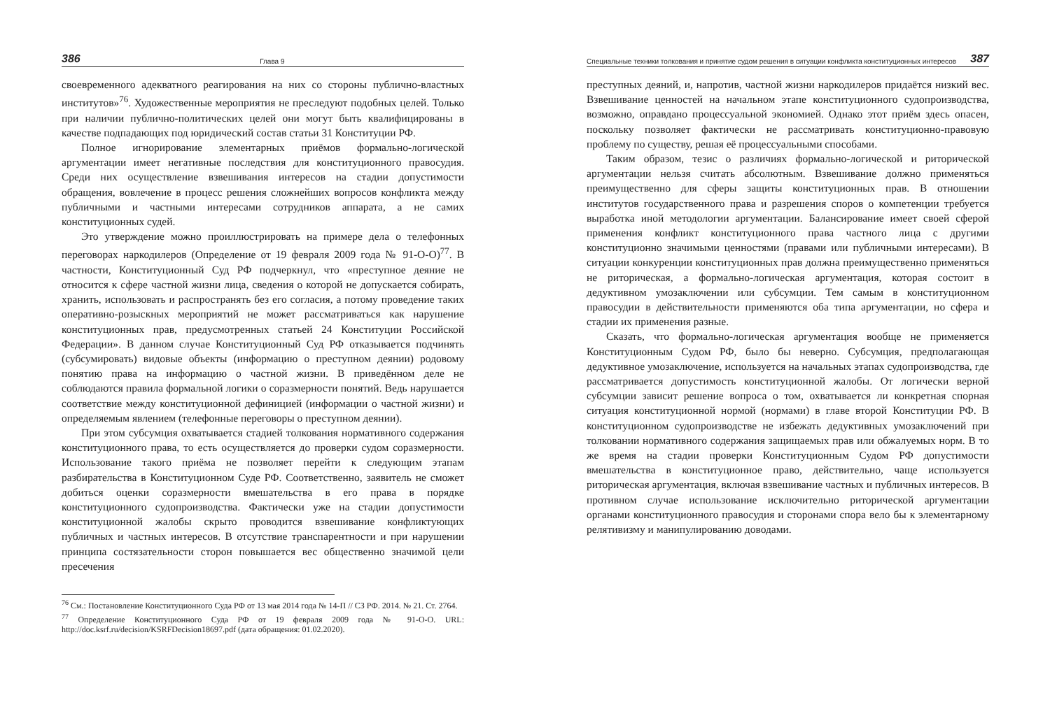386 Глава 9
своевременного адекватного реагирования на них со стороны публично-властных институтов»<sup>76</sup>. Художественные мероприятия не преследуют подобных целей. Только при наличии публично-политических целей они могут быть квалифицированы в качестве подпадающих под юридический состав статьи 31 Конституции РФ.
Полное игнорирование элементарных приёмов формально-логической аргументации имеет негативные последствия для конституционного правосудия. Среди них осуществление взвешивания интересов на стадии допустимости обращения, вовлечение в процесс решения сложнейших вопросов конфликта между публичными и частными интересами сотрудников аппарата, а не самих конституционных судей.
Это утверждение можно проиллюстрировать на примере дела о телефонных переговорах наркодилеров (Определение от 19 февраля 2009 года № 91-О-О)<sup>77</sup>. В частности, Конституционный Суд РФ подчеркнул, что «преступное деяние не относится к сфере частной жизни лица, сведения о которой не допускается собирать, хранить, использовать и распространять без его согласия, а потому проведение таких оперативно-розыскных мероприятий не может рассматриваться как нарушение конституционных прав, предусмотренных статьей 24 Конституции Российской Федерации». В данном случае Конституционный Суд РФ отказывается подчинять (субсумировать) видовые объекты (информацию о преступном деянии) родовому понятию права на информацию о частной жизни. В приведённом деле не соблюдаются правила формальной логики о соразмерности понятий. Ведь нарушается соответствие между конституционной дефиницией (информации о частной жизни) и определяемым явлением (телефонные переговоры о преступном деянии).
При этом субсумция охватывается стадией толкования нормативного содержания конституционного права, то есть осуществляется до проверки судом соразмерности. Использование такого приёма не позволяет перейти к следующим этапам разбирательства в Конституционном Суде РФ. Соответственно, заявитель не сможет добиться оценки соразмерности вмешательства в его права в порядке конституционного судопроизводства. Фактически уже на стадии допустимости конституционной жалобы скрыто проводится взвешивание конфликтующих публичных и частных интересов. В отсутствие транспарентности и при нарушении принципа состязательности сторон повышается вес общественно значимой цели пресечения
<sup>76</sup> См.: Постановление Конституционного Суда РФ от 13 мая 2014 года № 14-П // СЗ РФ. 2014. № 21. Ст. 2764.
<sup>77</sup> Определение Конституционного Суда РФ от 19 февраля 2009 года № 91-О-О. URL: http://doc.ksrf.ru/decision/KSRFDecision18697.pdf (дата обращения: 01.02.2020).
Специальные техники толкования и принятие судом решения в ситуации конфликта конституционных интересов 387
преступных деяний, и, напротив, частной жизни наркодилеров придаётся низкий вес. Взвешивание ценностей на начальном этапе конституционного судопроизводства, возможно, оправдано процессуальной экономией. Однако этот приём здесь опасен, поскольку позволяет фактически не рассматривать конституционно-правовую проблему по существу, решая её процессуальными способами.
Таким образом, тезис о различиях формально-логической и риторической аргументации нельзя считать абсолютным. Взвешивание должно применяться преимущественно для сферы защиты конституционных прав. В отношении институтов государственного права и разрешения споров о компетенции требуется выработка иной методологии аргументации. Балансирование имеет своей сферой применения конфликт конституционного права частного лица с другими конституционно значимыми ценностями (правами или публичными интересами). В ситуации конкуренции конституционных прав должна преимущественно применяться не риторическая, а формально-логическая аргументация, которая состоит в дедуктивном умозаключении или субсумции. Тем самым в конституционном правосудии в действительности применяются оба типа аргументации, но сфера и стадии их применения разные.
Сказать, что формально-логическая аргументация вообще не применяется Конституционным Судом РФ, было бы неверно. Субсумция, предполагающая дедуктивное умозаключение, используется на начальных этапах судопроизводства, где рассматривается допустимость конституционной жалобы. От логически верной субсумции зависит решение вопроса о том, охватывается ли конкретная спорная ситуация конституционной нормой (нормами) в главе второй Конституции РФ. В конституционном судопроизводстве не избежать дедуктивных умозаключений при толковании нормативного содержания защищаемых прав или обжалуемых норм. В то же время на стадии проверки Конституционным Судом РФ допустимости вмешательства в конституционное право, действительно, чаще используется риторическая аргументация, включая взвешивание частных и публичных интересов. В противном случае использование исключительно риторической аргументации органами конституционного правосудия и сторонами спора вело бы к элементарному релятивизму и манипулированию доводами.